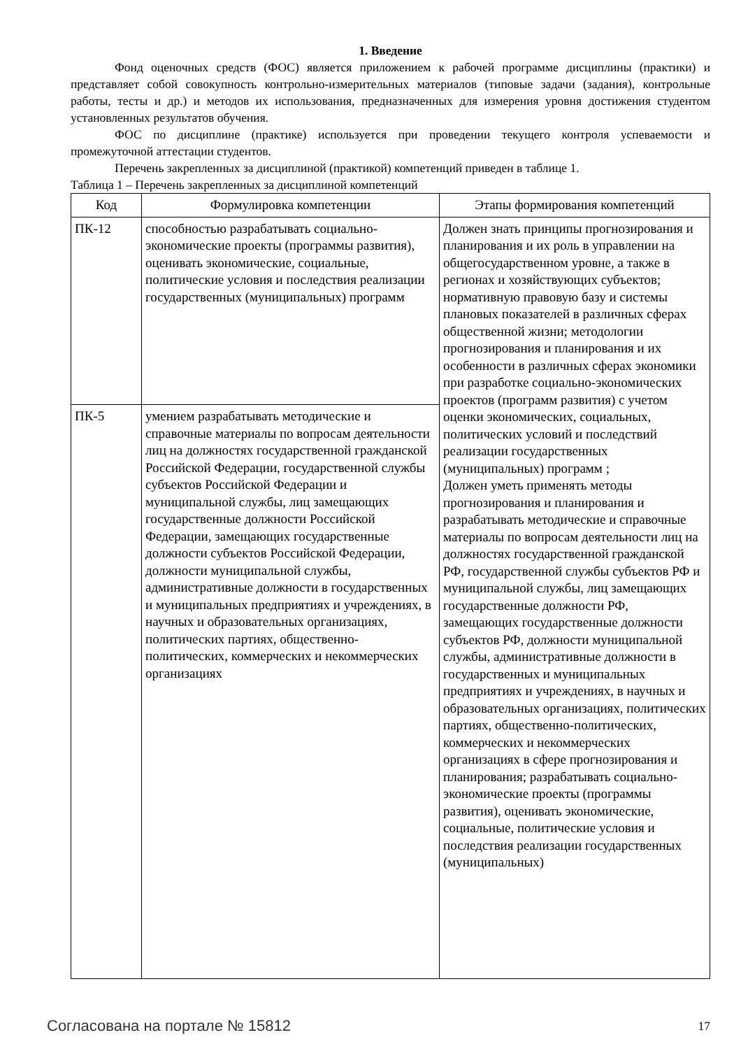1. Введение
Фонд оценочных средств (ФОС) является приложением к рабочей программе дисциплины (практики) и представляет собой совокупность контрольно-измерительных материалов (типовые задачи (задания), контрольные работы, тесты и др.) и методов их использования, предназначенных для измерения уровня достижения студентом установленных результатов обучения.
ФОС по дисциплине (практике) используется при проведении текущего контроля успеваемости и промежуточной аттестации студентов.
Перечень закрепленных за дисциплиной (практикой) компетенций приведен в таблице 1.
Таблица 1 – Перечень закрепленных за дисциплиной компетенций
| Код | Формулировка компетенции | Этапы формирования компетенций |
| --- | --- | --- |
| ПК-12 | способностью разрабатывать социально-экономические проекты (программы развития), оценивать экономические, социальные, политические условия и последствия реализации государственных (муниципальных) программ | Должен знать принципы прогнозирования и планирования и их роль в управлении на общегосударственном уровне, а также в регионах и хозяйствующих субъектов; нормативную правовую базу и системы плановых показателей в различных сферах общественной жизни; методологии прогнозирования и планирования и их особенности в различных сферах экономики при разработке социально-экономических проектов (программ развития) с учетом оценки экономических, социальных, политических условий и последствий реализации государственных (муниципальных) программ ; Должен уметь применять методы прогнозирования и планирования и разрабатывать методические и справочные материалы по вопросам деятельности лиц на должностях государственной гражданской РФ, государственной службы субъектов РФ и муниципальной службы, лиц замещающих государственные должности РФ, замещающих государственные должности субъектов РФ, должности муниципальной службы, административные должности в государственных и муниципальных предприятиях и учреждениях, в научных и образовательных организациях, политических партиях, общественно-политических, коммерческих и некоммерческих организациях в сфере прогнозирования и планирования; разрабатывать социально-экономические проекты (программы развития), оценивать экономические, социальные, политические условия и последствия реализации государственных (муниципальных) |
| ПК-5 | умением разрабатывать методические и справочные материалы по вопросам деятельности лиц на должностях государственной гражданской Российской Федерации, государственной службы субъектов Российской Федерации и муниципальной службы, лиц замещающих государственные должности Российской Федерации, замещающих государственные должности субъектов Российской Федерации, должности муниципальной службы, административные должности в государственных и муниципальных предприятиях и учреждениях, в научных и образовательных организациях, политических партиях, общественно-политических, коммерческих и некоммерческих организациях | |
Согласована на портале № 15812 17